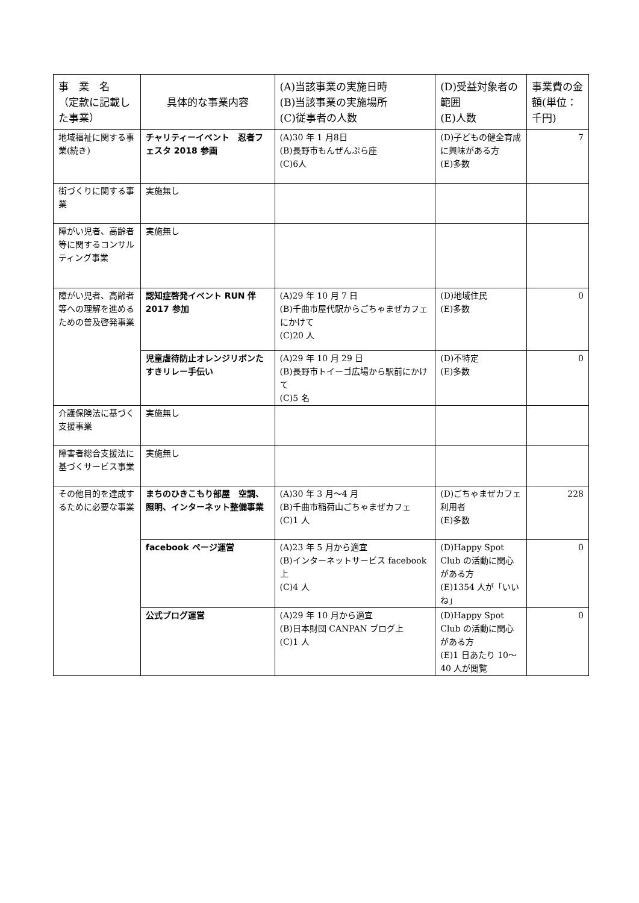| 事 業 名 （定款に記載した事業） | 具体的な事業内容 | (A)当該事業の実施日時 (B)当該事業の実施場所 (C)従事者の人数 | (D)受益対象者の範囲 (E)人数 | 事業費の金額(単位：千円) |
| --- | --- | --- | --- | --- |
| 地域福祉に関する事業(続き) | チャリティーイベント 忍者フェスタ 2018 参画 | (A)30 年 1 月8日 (B)長野市もんぜんぷら座 (C)6人 | (D)子どもの健全育成に興味がある方 (E)多数 | 7 |
| 街づくりに関する事業 | 実施無し | | | |
| 障がい児者、高齢者等に関するコンサルティング事業 | 実施無し | | | |
| 障がい児者、高齢者等への理解を進めるための普及啓発事業 | 認知症啓発イベント RUN 伴 2017 参加 | (A)29 年 10 月 7 日 (B)千曲市屋代駅からごちゃまぜカフェにかけて (C)20 人 | (D)地域住民 (E)多数 | 0 |
| | 児童虐待防止オレンジリボンたすきリレー手伝い | (A)29 年 10 月 29 日 (B)長野市トイーゴ広場から駅前にかけて (C)5 名 | (D)不特定 (E)多数 | 0 |
| 介護保険法に基づく支援事業 | 実施無し | | | |
| 障害者総合支援法に基づくサービス事業 | 実施無し | | | |
| その他目的を達成するために必要な事業 | まちのひきこもり部屋 空調、照明、インターネット整備事業 | (A)30 年 3 月～4 月 (B)千曲市稲荷山ごちゃまぜカフェ (C)1 人 | (D)ごちゃまぜカフェ利用者 (E)多数 | 228 |
| | facebook ページ運営 | (A)23 年 5 月から適宜 (B)インターネットサービス facebook 上 (C)4 人 | (D)Happy Spot Club の活動に関心がある方 (E)1354 人が「いいね」 | 0 |
| | 公式ブログ運営 | (A)29 年 10 月から適宜 (B)日本財団 CANPAN ブログ上 (C)1 人 | (D)Happy Spot Club の活動に関心がある方 (E)1 日あたり 10～40 人が閲覧 | 0 |